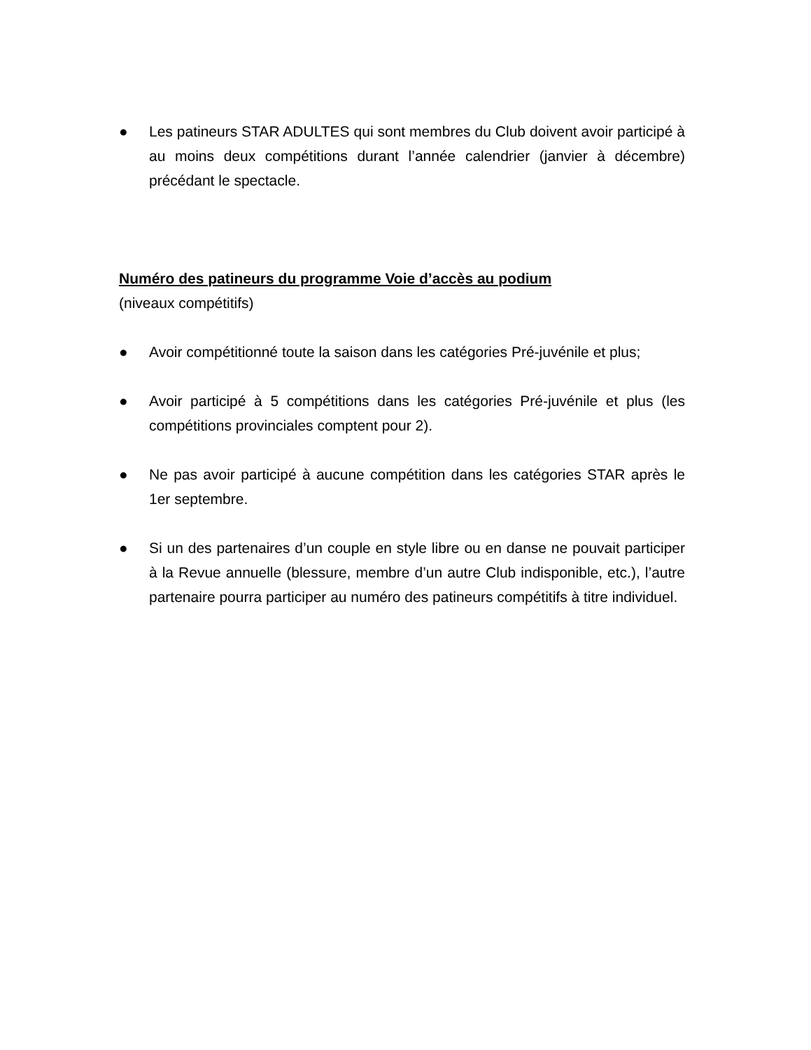● Les patineurs STAR ADULTES qui sont membres du Club doivent avoir participé à au moins deux compétitions durant l’année calendrier (janvier à décembre) précédant le spectacle.
Numéro des patineurs du programme Voie d’accès au podium
(niveaux compétitifs)
● Avoir compétitionné toute la saison dans les catégories Pré-juvénile et plus;
● Avoir participé à 5 compétitions dans les catégories Pré-juvénile et plus (les compétitions provinciales comptent pour 2).
● Ne pas avoir participé à aucune compétition dans les catégories STAR après le 1er septembre.
● Si un des partenaires d’un couple en style libre ou en danse ne pouvait participer à la Revue annuelle (blessure, membre d’un autre Club indisponible, etc.), l’autre partenaire pourra participer au numéro des patineurs compétitifs à titre individuel.